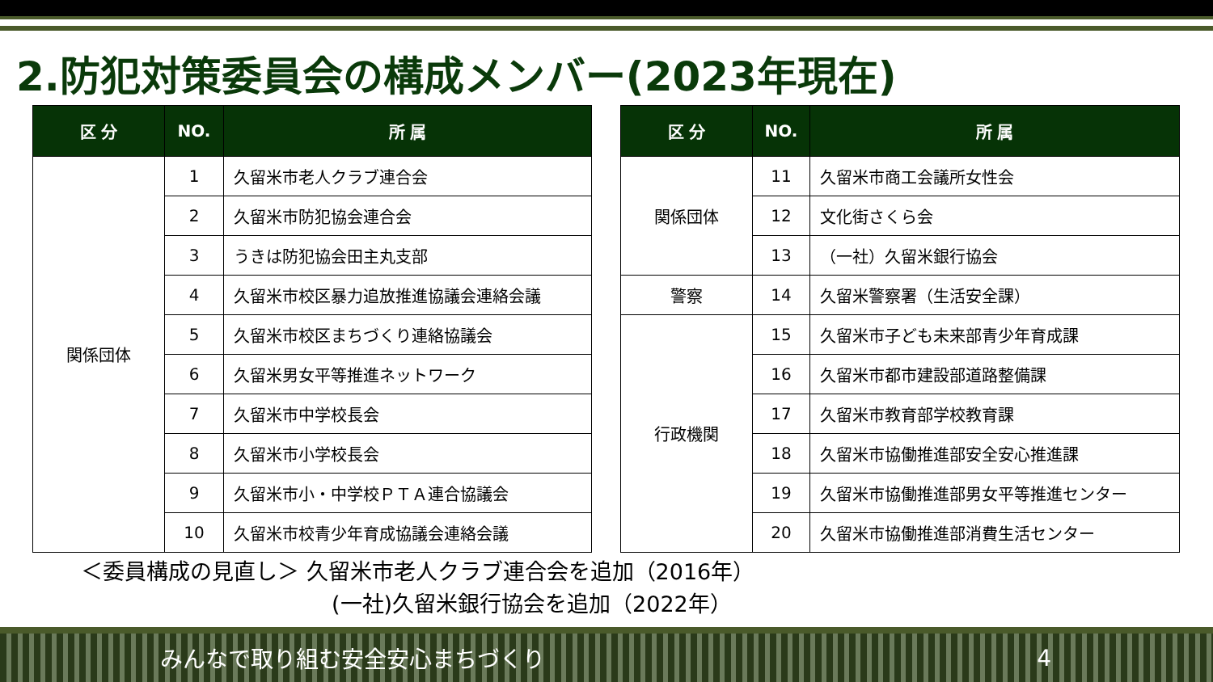2.防犯対策委員会の構成メンバー(2023年現在)
| 区 分 | NO. | 所 属 |
| --- | --- | --- |
| 関係団体 | 1 | 久留米市老人クラブ連合会 |
| | 2 | 久留米市防犯協会連合会 |
| | 3 | うきは防犯協会田主丸支部 |
| | 4 | 久留米市校区暴力追放推進協議会連絡会議 |
| | 5 | 久留米市校区まちづくり連絡協議会 |
| | 6 | 久留米男女平等推進ネットワーク |
| | 7 | 久留米市中学校長会 |
| | 8 | 久留米市小学校長会 |
| | 9 | 久留米市小・中学校ＰＴＡ連合協議会 |
| | 10 | 久留米市校青少年育成協議会連絡会議 |
| 区 分 | NO. | 所 属 |
| --- | --- | --- |
| 関係団体 | 11 | 久留米市商工会議所女性会 |
| | 12 | 文化街さくら会 |
| | 13 | （一社）久留米銀行協会 |
| 警察 | 14 | 久留米警察署（生活安全課） |
| 行政機関 | 15 | 久留米市子ども未来部青少年育成課 |
| | 16 | 久留米市都市建設部道路整備課 |
| | 17 | 久留米市教育部学校教育課 |
| | 18 | 久留米市協働推進部安全安心推進課 |
| | 19 | 久留米市協働推進部男女平等推進センター |
| | 20 | 久留米市協働推進部消費生活センター |
＜委員構成の見直し＞ 久留米市老人クラブ連合会を追加（2016年）
(一社)久留米銀行協会を追加（2022年）
みんなで取り組む安全安心まちづくり 4